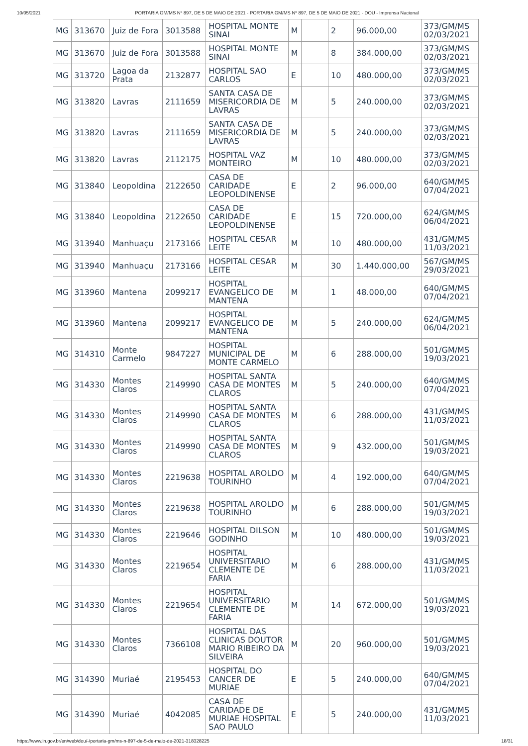10/05/2021 PORTARIA GM/MS Nº 897, DE 5 DE MAIO DE 2021 - PORTARIA GM/MS Nº 897, DE 5 DE MAIO DE 2021 - DOU - Imprensa Nacional
| MG | 313670 | Juiz de Fora | 3013588 | HOSPITAL MONTE SINAI | M | | 2 | 96.000,00 | 373/GM/MS 02/03/2021 |
| MG | 313670 | Juiz de Fora | 3013588 | HOSPITAL MONTE SINAI | M | | 8 | 384.000,00 | 373/GM/MS 02/03/2021 |
| MG | 313720 | Lagoa da Prata | 2132877 | HOSPITAL SAO CARLOS | E | | 10 | 480.000,00 | 373/GM/MS 02/03/2021 |
| MG | 313820 | Lavras | 2111659 | SANTA CASA DE MISERICORDIA DE LAVRAS | M | | 5 | 240.000,00 | 373/GM/MS 02/03/2021 |
| MG | 313820 | Lavras | 2111659 | SANTA CASA DE MISERICORDIA DE LAVRAS | M | | 5 | 240.000,00 | 373/GM/MS 02/03/2021 |
| MG | 313820 | Lavras | 2112175 | HOSPITAL VAZ MONTEIRO | M | | 10 | 480.000,00 | 373/GM/MS 02/03/2021 |
| MG | 313840 | Leopoldina | 2122650 | CASA DE CARIDADE LEOPOLDINENSE | E | | 2 | 96.000,00 | 640/GM/MS 07/04/2021 |
| MG | 313840 | Leopoldina | 2122650 | CASA DE CARIDADE LEOPOLDINENSE | E | | 15 | 720.000,00 | 624/GM/MS 06/04/2021 |
| MG | 313940 | Manhuaçu | 2173166 | HOSPITAL CESAR LEITE | M | | 10 | 480.000,00 | 431/GM/MS 11/03/2021 |
| MG | 313940 | Manhuaçu | 2173166 | HOSPITAL CESAR LEITE | M | | 30 | 1.440.000,00 | 567/GM/MS 29/03/2021 |
| MG | 313960 | Mantena | 2099217 | HOSPITAL EVANGELICO DE MANTENA | M | | 1 | 48.000,00 | 640/GM/MS 07/04/2021 |
| MG | 313960 | Mantena | 2099217 | HOSPITAL EVANGELICO DE MANTENA | M | | 5 | 240.000,00 | 624/GM/MS 06/04/2021 |
| MG | 314310 | Monte Carmelo | 9847227 | HOSPITAL MUNICIPAL DE MONTE CARMELO | M | | 6 | 288.000,00 | 501/GM/MS 19/03/2021 |
| MG | 314330 | Montes Claros | 2149990 | HOSPITAL SANTA CASA DE MONTES CLAROS | M | | 5 | 240.000,00 | 640/GM/MS 07/04/2021 |
| MG | 314330 | Montes Claros | 2149990 | HOSPITAL SANTA CASA DE MONTES CLAROS | M | | 6 | 288.000,00 | 431/GM/MS 11/03/2021 |
| MG | 314330 | Montes Claros | 2149990 | HOSPITAL SANTA CASA DE MONTES CLAROS | M | | 9 | 432.000,00 | 501/GM/MS 19/03/2021 |
| MG | 314330 | Montes Claros | 2219638 | HOSPITAL AROLDO TOURINHO | M | | 4 | 192.000,00 | 640/GM/MS 07/04/2021 |
| MG | 314330 | Montes Claros | 2219638 | HOSPITAL AROLDO TOURINHO | M | | 6 | 288.000,00 | 501/GM/MS 19/03/2021 |
| MG | 314330 | Montes Claros | 2219646 | HOSPITAL DILSON GODINHO | M | | 10 | 480.000,00 | 501/GM/MS 19/03/2021 |
| MG | 314330 | Montes Claros | 2219654 | HOSPITAL UNIVERSITARIO CLEMENTE DE FARIA | M | | 6 | 288.000,00 | 431/GM/MS 11/03/2021 |
| MG | 314330 | Montes Claros | 2219654 | HOSPITAL UNIVERSITARIO CLEMENTE DE FARIA | M | | 14 | 672.000,00 | 501/GM/MS 19/03/2021 |
| MG | 314330 | Montes Claros | 7366108 | HOSPITAL DAS CLINICAS DOUTOR MARIO RIBEIRO DA SILVEIRA | M | | 20 | 960.000,00 | 501/GM/MS 19/03/2021 |
| MG | 314390 | Muriaé | 2195453 | HOSPITAL DO CANCER DE MURIAE | E | | 5 | 240.000,00 | 640/GM/MS 07/04/2021 |
| MG | 314390 | Muriaé | 4042085 | CASA DE CARIDADE DE MURIAE HOSPITAL SAO PAULO | E | | 5 | 240.000,00 | 431/GM/MS 11/03/2021 |
https://www.in.gov.br/en/web/dou/-/portaria-gm/ms-n-897-de-5-de-maio-de-2021-318328225 18/31